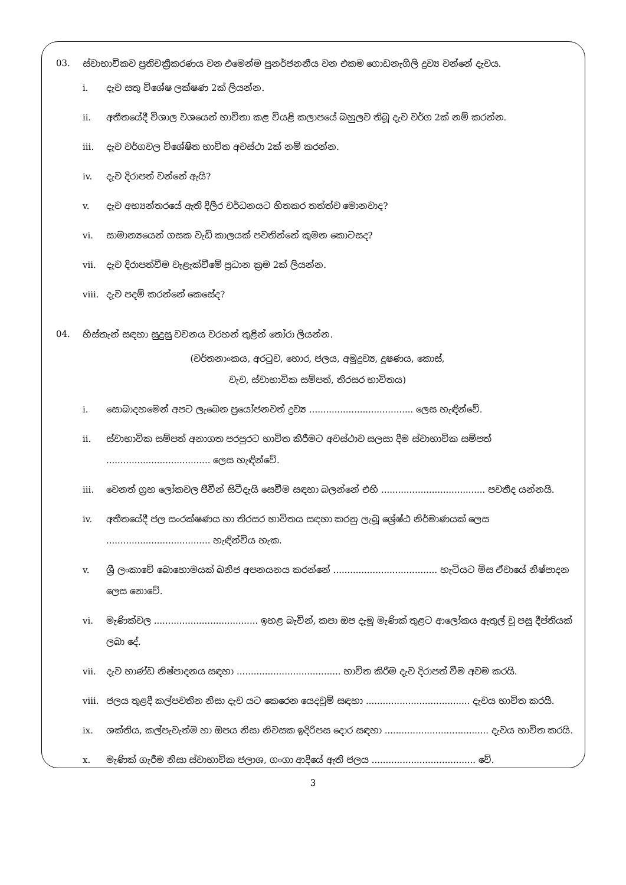03. ස්වාභාවිකව ප්‍රතිචක්‍රීකරණය වන එමෙන්ම පුනර්ජනනීය වන එකම ගොඩනැගිලි ද්‍රව්‍ය වන්නේ දැවය.
i. දැව සතු විශේෂ ලක්ෂණ 2ක් ලියන්න.
ii. අතීතයේදී විශාල වශයෙන් භාවිතා කළ වියළි කලාපයේ බහුලව තිබූ දැව වර්ග 2ක් නම් කරන්න.
iii. දැව වර්ගවල විශේෂිත භාවිත අවස්ථා 2ක් නම් කරන්න.
iv. දැව දිරාපත් වන්නේ ඇයි?
v. දැව අභ්‍යන්තරයේ ඇති දිලීර වර්ධනයට හිතකර තත්ත්ව මොනවාද?
vi. සාමාන්‍යයෙන් ගසක වැඩි කාලයක් පවතින්නේ කුමන කොටසද?
vii. දැව දිරාපත්වීම වැළැක්වීමේ ප්‍රධාන ක්‍රම 2ක් ලියන්න.
viii. දැව පදම් කරන්නේ කෙසේද?
04. හිස්තැන් සඳහා සුදුසු වචනය වරහන් තුළින් තෝරා ලියන්න.
(වර්තනාංකය, අරටුව, හොර, ජලය, අමුද්‍රව්‍ය, දූෂණය, කොස්,
වැව, ස්වාභාවික සම්පත්, තිරසර භාවිතය)
i. සොබාදහමෙන් අපට ලැබෙන ප්‍රයෝජනවත් ද්‍රව්‍ය ..................................... ලෙස හැඳින්වේ.
ii. ස්වාභාවික සම්පත් අනාගත පරපුරට භාවිත කිරීමට අවස්ථාව සලසා දීම ස්වාභාවික සම්පත් ..................................... ලෙස හැඳින්වේ.
iii. වෙනත් ග්‍රහ ලෝකවල ජීවීන් සිටීදැයි සෙවීම සඳහා බලන්නේ එහි ..................................... පවතීද යන්නයි.
iv. අතීතයේදී ජල සංරක්ෂණය හා තිරසර භාවිතය සඳහා කරනු ලැබූ ශ්‍රේෂ්ඨ නිර්මාණයක් ලෙස ..................................... හැඳින්විය හැක.
v. ශ්‍රී ලංකාවේ බොහොමයක් ඛනිජ අපනයනය කරන්නේ ..................................... හැටියට මිස ඒවායේ නිෂ්පාදන ලෙස නොවේ.
vi. මැණික්වල ..................................... ඉහළ බැවින්, කපා ඔප දැමූ මැණික් තුළට ආලෝකය ඇතුල් වූ පසු දීප්තියක් ලබා දේ.
vii. දැව භාණ්ඩ නිෂ්පාදනය සඳහා ..................................... භාවිත කිරීම දැව දිරාපත් වීම අවම කරයි.
viii. ජලය තුළදී කල්පවතින නිසා දැව යට කෙරෙන යෙදවුම් සඳහා ..................................... දැවය භාවිත කරයි.
ix. ශක්තිය, කල්පැවැත්ම හා ඔපය නිසා නිවසක ඉදිරිපස දොර සඳහා ..................................... දැවය භාවිත කරයි.
x. මැණික් ගැරීම නිසා ස්වාභාවික ජලාශ, ගංගා ආදියේ ඇති ජලය ..................................... වේ.
3